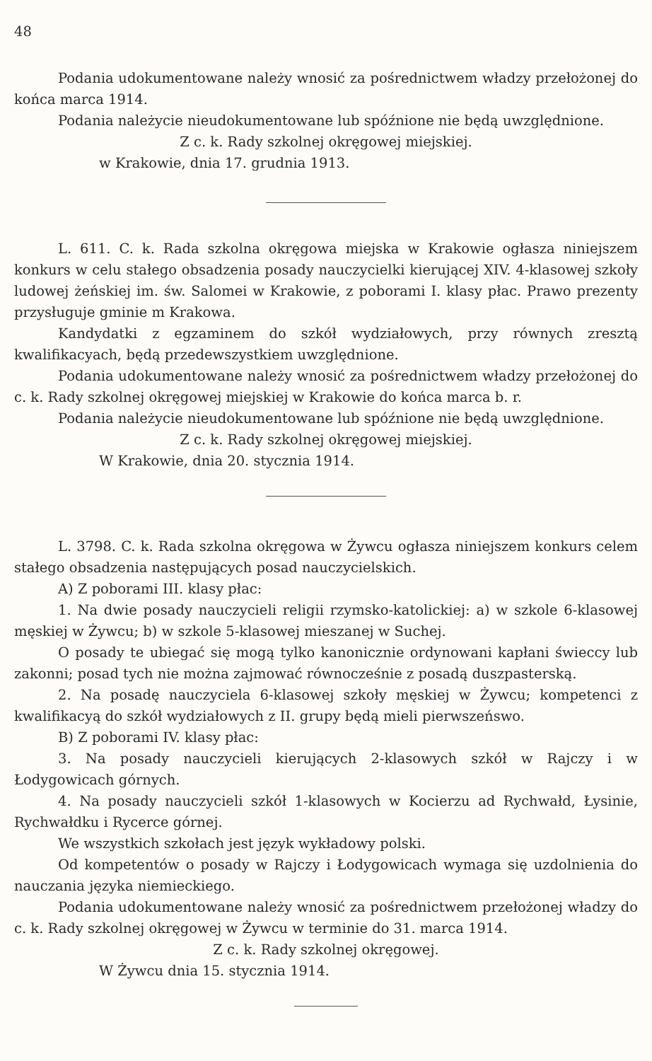48
Podania udokumentowane należy wnosić za pośrednictwem władzy przełożonej do końca marca 1914.
Podania należycie nieudokumentowane lub spóźnione nie będą uwzględnione.
Z c. k. Rady szkolnej okręgowej miejskiej.
w Krakowie, dnia 17. grudnia 1913.
L. 611. C. k. Rada szkolna okręgowa miejska w Krakowie ogłasza niniejszem konkurs w celu stałego obsadzenia posady nauczycielki kierującej XIV. 4-klasowej szkoły ludowej żeńskiej im. św. Salomei w Krakowie, z poborami I. klasy płac. Prawo prezenty przysługuje gminie m Krakowa.
Kandydatki z egzaminem do szkół wydziałowych, przy równych zresztą kwalifikacyach, będą przedewszystkiem uwzględnione.
Podania udokumentowane należy wnosić za pośrednictwem władzy przełożonej do c. k. Rady szkolnej okręgowej miejskiej w Krakowie do końca marca b. r.
Podania należycie nieudokumentowane lub spóźnione nie będą uwzględnione.
Z c. k. Rady szkolnej okręgowej miejskiej.
W Krakowie, dnia 20. stycznia 1914.
L. 3798. C. k. Rada szkolna okręgowa w Żywcu ogłasza niniejszem konkurs celem stałego obsadzenia następujących posad nauczycielskich.
A) Z poborami III. klasy płac:
1. Na dwie posady nauczycieli religii rzymsko-katolickiej: a) w szkole 6-klasowej męskiej w Żywcu; b) w szkole 5-klasowej mieszanej w Suchej.
O posady te ubiegać się mogą tylko kanonicznie ordynowani kapłani świeccy lub zakonni; posad tych nie można zajmować równocześnie z posadą duszpasterską.
2. Na posadę nauczyciela 6-klasowej szkoły męskiej w Żywcu; kompetenci z kwalifikacyą do szkół wydziałowych z II. grupy będą mieli pierwszeńswo.
B) Z poborami IV. klasy płac:
3. Na posady nauczycieli kierujących 2-klasowych szkół w Rajczy i w Łodygowicach górnych.
4. Na posady nauczycieli szkół 1-klasowych w Kocierzu ad Rychwałd, Łysinie, Rychwałdku i Rycerce górnej.
We wszystkich szkołach jest język wykładowy polski.
Od kompetentów o posady w Rajczy i Łodygowicach wymaga się uzdolnienia do nauczania języka niemieckiego.
Podania udokumentowane należy wnosić za pośrednictwem przełożonej władzy do c. k. Rady szkolnej okręgowej w Żywcu w terminie do 31. marca 1914.
Z c. k. Rady szkolnej okręgowej.
W Żywcu dnia 15. stycznia 1914.